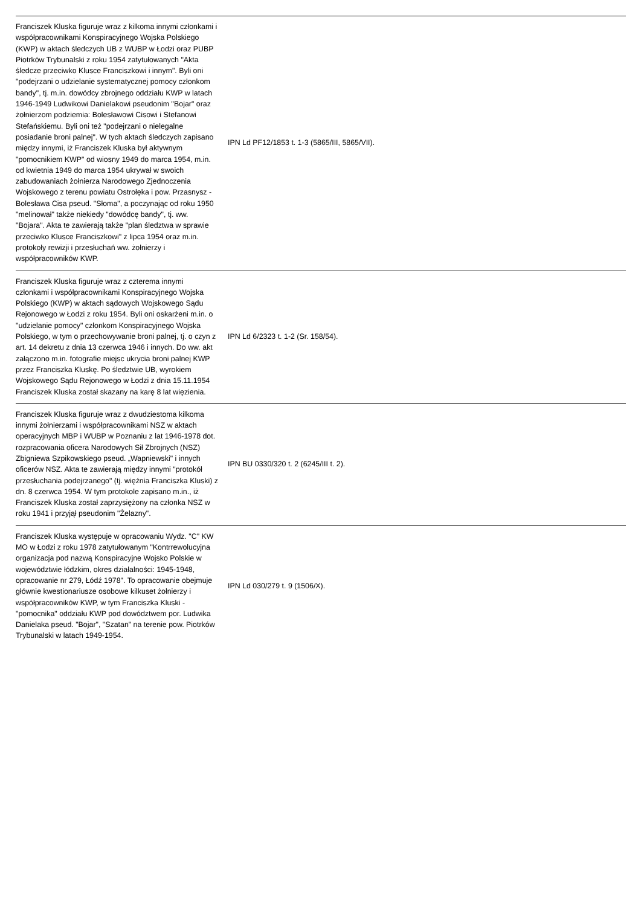| Franciszek Kluska figuruje wraz z kilkoma innymi członkami i współpracownikami Konspiracyjnego Wojska Polskiego (KWP) w aktach śledczych UB z WUBP w Łodzi oraz PUBP Piotrków Trybunalski z roku 1954 zatytułowanych "Akta śledcze przeciwko Klusce Franciszkowi i innym". Byli oni "podejrzani o udzielanie systematycznej pomocy członkom bandy", tj. m.in. dowódcy zbrojnego oddziału KWP w latach 1946-1949 Ludwikowi Danielakowi pseudonim "Bojar" oraz żołnierzom podziemia: Bolesławowi Cisowi i Stefanowi Stefańskiemu. Byli oni też "podejrzani o nielegalne posiadanie broni palnej". W tych aktach śledczych zapisano między innymi, iż Franciszek Kluska był aktywnym "pomocnikiem KWP" od wiosny 1949 do marca 1954, m.in. od kwietnia 1949 do marca 1954 ukrywał w swoich zabudowaniach żołnierza Narodowego Zjednoczenia Wojskowego z terenu powiatu Ostrołęka i pow. Przasnysz - Bolesława Cisa pseud. "Słoma", a poczynając od roku 1950 "melinował" także niekiedy "dowódcę bandy", tj. ww. "Bojara". Akta te zawierają także "plan śledztwa w sprawie przeciwko Klusce Franciszkowi" z lipca 1954 oraz m.in. protokoły rewizji i przesłuchań ww. żołnierzy i współpracowników KWP. | IPN Ld PF12/1853 t. 1-3 (5865/III, 5865/VII). | |
| Franciszek Kluska figuruje wraz z czterema innymi członkami i współpracownikami Konspiracyjnego Wojska Polskiego (KWP) w aktach sądowych Wojskowego Sądu Rejonowego w Łodzi z roku 1954. Byli oni oskarżeni m.in. o "udzielanie pomocy" członkom Konspiracyjnego Wojska Polskiego, w tym o przechowywanie broni palnej, tj. o czyn z art. 14 dekretu z dnia 13 czerwca 1946 i innych. Do ww. akt załączono m.in. fotografie miejsc ukrycia broni palnej KWP przez Franciszka Kluskę. Po śledztwie UB, wyrokiem Wojskowego Sądu Rejonowego w Łodzi z dnia 15.11.1954 Franciszek Kluska został skazany na karę 8 lat więzienia. | IPN Ld 6/2323 t. 1-2 (Sr. 158/54). | |
| Franciszek Kluska figuruje wraz z dwudziestoma kilkoma innymi żołnierzami i współpracownikami NSZ w aktach operacyjnych MBP i WUBP w Poznaniu z lat 1946-1978 dot. rozpracowania oficera Narodowych Sił Zbrojnych (NSZ) Zbigniewa Szpikowskiego pseud. „Wapniewski" i innych oficerów NSZ. Akta te zawierają między innymi "protokół przesłuchania podejrzanego" (tj. więźnia Franciszka Kluski) z dn. 8 czerwca 1954. W tym protokole zapisano m.in., iż Franciszek Kluska został zaprzysiężony na członka NSZ w roku 1941 i przyjął pseudonim "Żelazny". | IPN BU 0330/320 t. 2 (6245/III t. 2). | |
| Franciszek Kluska występuje w opracowaniu Wydz. "C" KW MO w Łodzi z roku 1978 zatytułowanym "Kontrrewolucyjna organizacja pod nazwą Konspiracyjne Wojsko Polskie w województwie łódzkim, okres działalności: 1945-1948, opracowanie nr 279, Łódź 1978". To opracowanie obejmuje głównie kwestionariusze osobowe kilkuset żołnierzy i współpracowników KWP, w tym Franciszka Kluski - "pomocnika" oddziału KWP pod dowództwem por. Ludwika Danielaka pseud. "Bojar", "Szatan" na terenie pow. Piotrków Trybunalski w latach 1949-1954. | IPN Ld 030/279 t. 9 (1506/X). | |